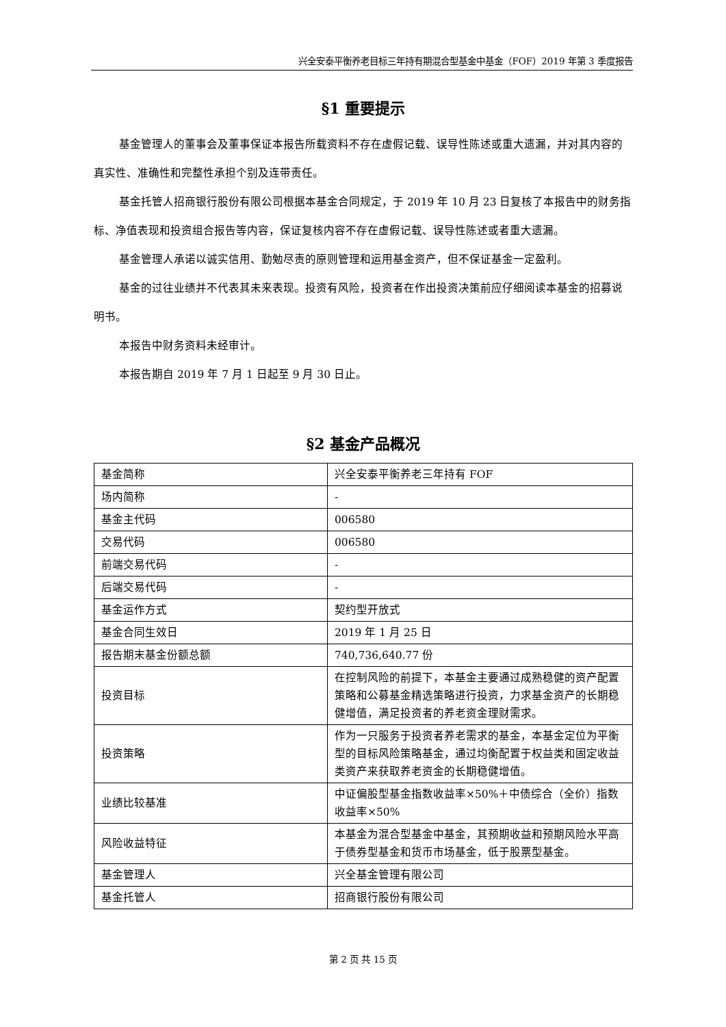兴全安泰平衡养老目标三年持有期混合型基金中基金（FOF）2019 年第 3 季度报告
§1 重要提示
基金管理人的董事会及董事保证本报告所载资料不存在虚假记载、误导性陈述或重大遗漏，并对其内容的真实性、准确性和完整性承担个别及连带责任。
基金托管人招商银行股份有限公司根据本基金合同规定，于 2019 年 10 月 23 日复核了本报告中的财务指标、净值表现和投资组合报告等内容，保证复核内容不存在虚假记载、误导性陈述或者重大遗漏。
基金管理人承诺以诚实信用、勤勉尽责的原则管理和运用基金资产，但不保证基金一定盈利。
基金的过往业绩并不代表其未来表现。投资有风险，投资者在作出投资决策前应仔细阅读本基金的招募说明书。
本报告中财务资料未经审计。
本报告期自 2019 年 7 月 1 日起至 9 月 30 日止。
§2 基金产品概况
| 基金简称 | 兴全安泰平衡养老三年持有 FOF |
| 场内简称 | - |
| 基金主代码 | 006580 |
| 交易代码 | 006580 |
| 前端交易代码 | - |
| 后端交易代码 | - |
| 基金运作方式 | 契约型开放式 |
| 基金合同生效日 | 2019 年 1 月 25 日 |
| 报告期末基金份额总额 | 740,736,640.77 份 |
| 投资目标 | 在控制风险的前提下，本基金主要通过成熟稳健的资产配置策略和公募基金精选策略进行投资，力求基金资产的长期稳健增值，满足投资者的养老资金理财需求。 |
| 投资策略 | 作为一只服务于投资者养老需求的基金，本基金定位为平衡型的目标风险策略基金，通过均衡配置于权益类和固定收益类资产来获取养老资金的长期稳健增值。 |
| 业绩比较基准 | 中证偏股型基金指数收益率×50%＋中债综合（全价）指数收益率×50% |
| 风险收益特征 | 本基金为混合型基金中基金，其预期收益和预期风险水平高于债券型基金和货币市场基金，低于股票型基金。 |
| 基金管理人 | 兴全基金管理有限公司 |
| 基金托管人 | 招商银行股份有限公司 |
第 2 页 共 15 页